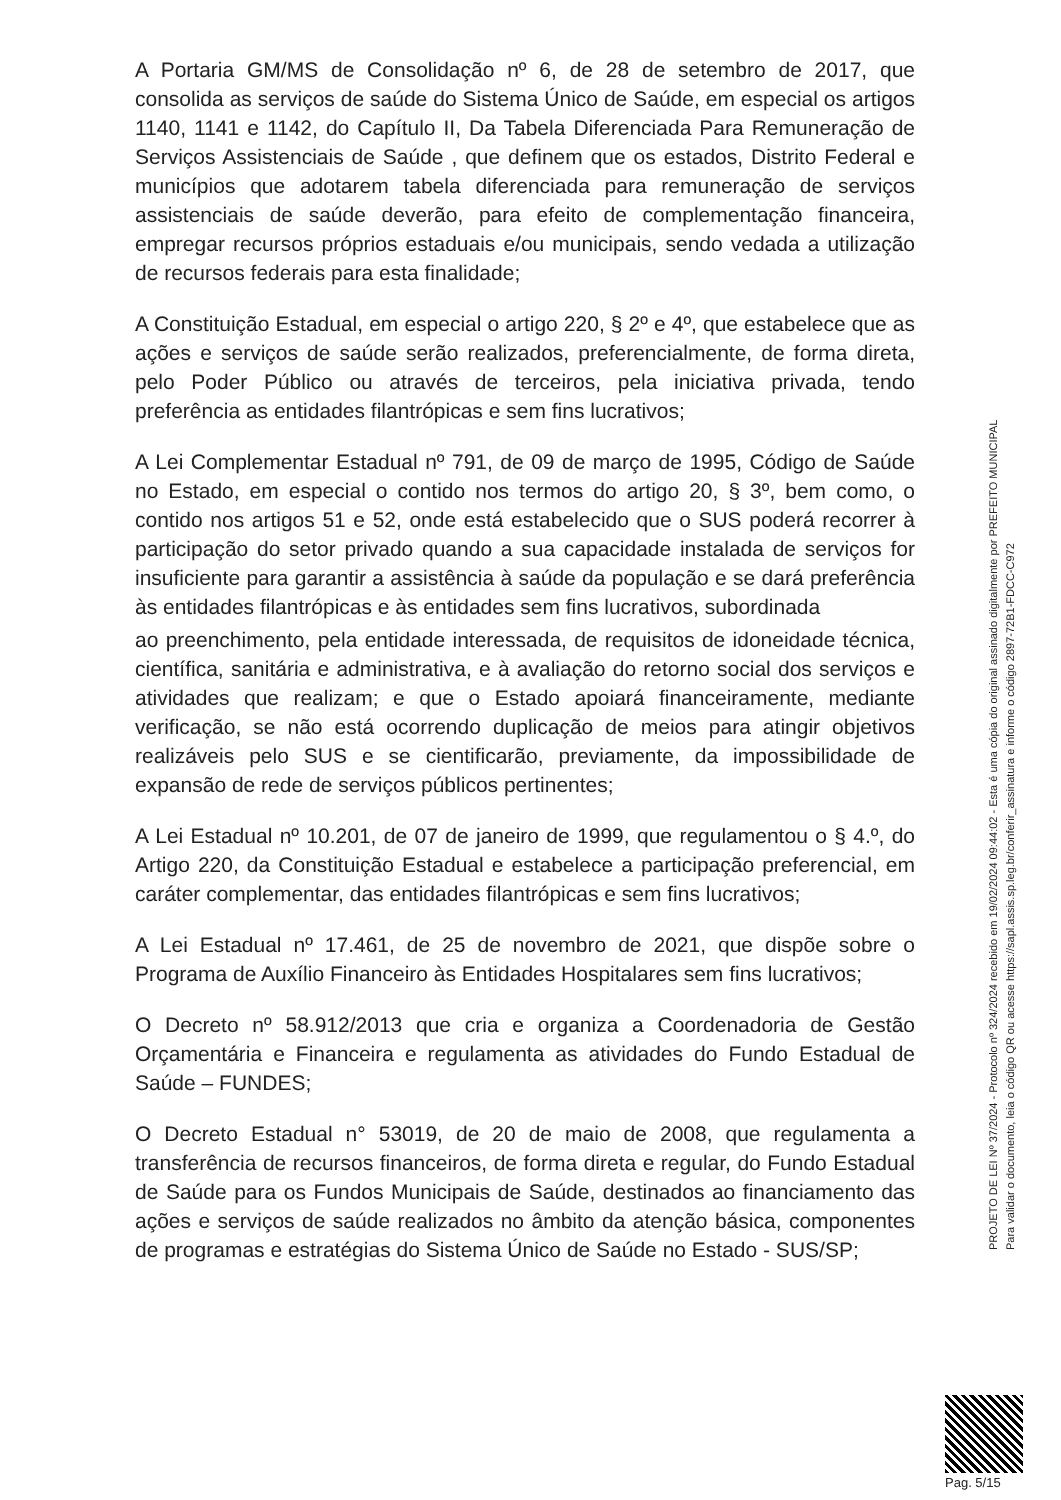A Portaria GM/MS de Consolidação nº 6, de 28 de setembro de 2017, que consolida as serviços de saúde do Sistema Único de Saúde, em especial os artigos 1140, 1141 e 1142, do Capítulo II, Da Tabela Diferenciada Para Remuneração de Serviços Assistenciais de Saúde , que definem que os estados, Distrito Federal e municípios que adotarem tabela diferenciada para remuneração de serviços assistenciais de saúde deverão, para efeito de complementação financeira, empregar recursos próprios estaduais e/ou municipais, sendo vedada a utilização de recursos federais para esta finalidade;
A Constituição Estadual, em especial o artigo 220, § 2º e 4º, que estabelece que as ações e serviços de saúde serão realizados, preferencialmente, de forma direta, pelo Poder Público ou através de terceiros, pela iniciativa privada, tendo preferência as entidades filantrópicas e sem fins lucrativos;
A Lei Complementar Estadual nº 791, de 09 de março de 1995, Código de Saúde no Estado, em especial o contido nos termos do artigo 20, § 3º, bem como, o contido nos artigos 51 e 52, onde está estabelecido que o SUS poderá recorrer à participação do setor privado quando a sua capacidade instalada de serviços for insuficiente para garantir a assistência à saúde da população e se dará preferência às entidades filantrópicas e às entidades sem fins lucrativos, subordinada
ao preenchimento, pela entidade interessada, de requisitos de idoneidade técnica, científica, sanitária e administrativa, e à avaliação do retorno social dos serviços e atividades que realizam; e que o Estado apoiará financeiramente, mediante verificação, se não está ocorrendo duplicação de meios para atingir objetivos realizáveis pelo SUS e se cientificarão, previamente, da impossibilidade de expansão de rede de serviços públicos pertinentes;
A Lei Estadual nº 10.201, de 07 de janeiro de 1999, que regulamentou o § 4.º, do Artigo 220, da Constituição Estadual e estabelece a participação preferencial, em caráter complementar, das entidades filantrópicas e sem fins lucrativos;
A Lei Estadual nº 17.461, de 25 de novembro de 2021, que dispõe sobre o Programa de Auxílio Financeiro às Entidades Hospitalares sem fins lucrativos;
O Decreto nº 58.912/2013 que cria e organiza a Coordenadoria de Gestão Orçamentária e Financeira e regulamenta as atividades do Fundo Estadual de Saúde – FUNDES;
O Decreto Estadual n° 53019, de 20 de maio de 2008, que regulamenta a transferência de recursos financeiros, de forma direta e regular, do Fundo Estadual de Saúde para os Fundos Municipais de Saúde, destinados ao financiamento das ações e serviços de saúde realizados no âmbito da atenção básica, componentes de programas e estratégias do Sistema Único de Saúde no Estado - SUS/SP;
PROJETO DE LEI Nº 37/2024 - Protocolo nº 324/2024 recebido em 19/02/2024 09:44:02 - Esta é uma cópia do original assinado digitalmente por PREFEITO MUNICIPAL
Para validar o documento, leia o código QR ou acesse https://sapl.assis.sp.leg.br/conferir_assinatura e informe o código 2897-72B1-FDCC-C972
Pag. 5/15